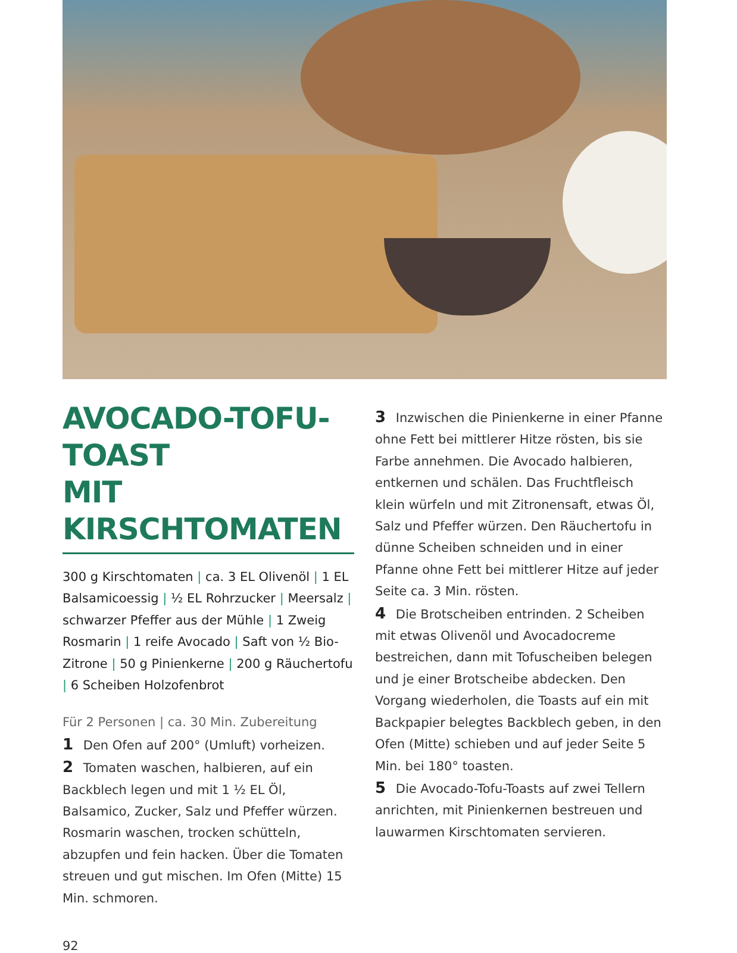AVOCADO-TOFU-TOAST
MIT KIRSCHTOMATEN
300 g Kirschtomaten | ca. 3 EL Olivenöl | 1 EL Balsamicoessig | ½ EL Rohrzucker | Meersalz | schwarzer Pfeffer aus der Mühle | 1 Zweig Rosmarin | 1 reife Avocado | Saft von ½ Bio-Zitrone | 50 g Pinienkerne | 200 g Räuchertofu | 6 Scheiben Holzofenbrot
Für 2 Personen | ca. 30 Min. Zubereitung
1 Den Ofen auf 200° (Umluft) vorheizen.
2 Tomaten waschen, halbieren, auf ein Backblech legen und mit 1 ½ EL Öl, Balsamico, Zucker, Salz und Pfeffer würzen. Rosmarin waschen, trocken schütteln, abzupfen und fein hacken. Über die Tomaten streuen und gut mischen. Im Ofen (Mitte) 15 Min. schmoren.
3 Inzwischen die Pinienkerne in einer Pfanne ohne Fett bei mittlerer Hitze rösten, bis sie Farbe annehmen. Die Avocado halbieren, entkernen und schälen. Das Fruchtfleisch klein würfeln und mit Zitronensaft, etwas Öl, Salz und Pfeffer würzen. Den Räuchertofu in dünne Scheiben schneiden und in einer Pfanne ohne Fett bei mittlerer Hitze auf jeder Seite ca. 3 Min. rösten.
4 Die Brotscheiben entrinden. 2 Scheiben mit etwas Olivenöl und Avocadocreme bestreichen, dann mit Tofuscheiben belegen und je einer Brotscheibe abdecken. Den Vorgang wiederholen, die Toasts auf ein mit Backpapier belegtes Backblech geben, in den Ofen (Mitte) schieben und auf jeder Seite 5 Min. bei 180° toasten.
5 Die Avocado-Tofu-Toasts auf zwei Tellern anrichten, mit Pinienkernen bestreuen und lauwarmen Kirschtomaten servieren.
92